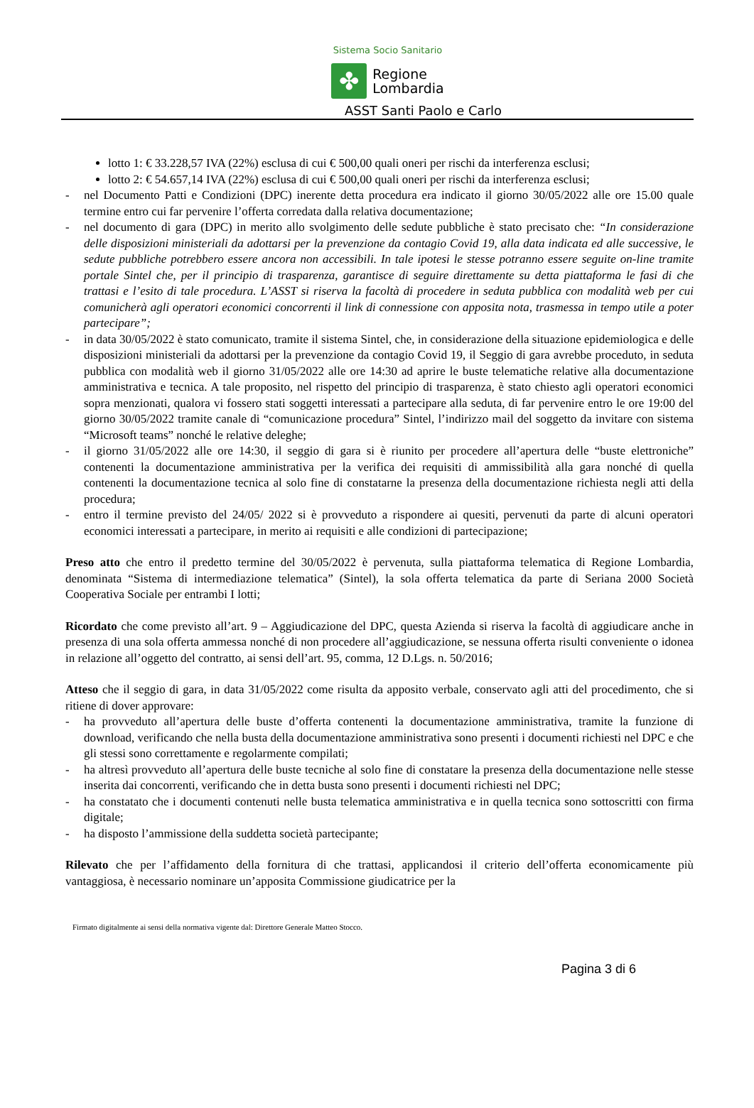Sistema Socio Sanitario
✤
Regione
Lombardia
ASST Santi Paolo e Carlo
lotto 1: € 33.228,57 IVA (22%) esclusa di cui € 500,00 quali oneri per rischi da interferenza esclusi;
lotto 2: € 54.657,14 IVA (22%) esclusa di cui € 500,00 quali oneri per rischi da interferenza esclusi;
- nel Documento Patti e Condizioni (DPC) inerente detta procedura era indicato il giorno 30/05/2022 alle ore 15.00 quale termine entro cui far pervenire l’offerta corredata dalla relativa documentazione;
- nel documento di gara (DPC) in merito allo svolgimento delle sedute pubbliche è stato precisato che: “In considerazione delle disposizioni ministeriali da adottarsi per la prevenzione da contagio Covid 19, alla data indicata ed alle successive, le sedute pubbliche potrebbero essere ancora non accessibili. In tale ipotesi le stesse potranno essere seguite on-line tramite portale Sintel che, per il principio di trasparenza, garantisce di seguire direttamente su detta piattaforma le fasi di che trattasi e l’esito di tale procedura. L’ASST si riserva la facoltà di procedere in seduta pubblica con modalità web per cui comunicherà agli operatori economici concorrenti il link di connessione con apposita nota, trasmessa in tempo utile a poter partecipare”;
- in data 30/05/2022 è stato comunicato, tramite il sistema Sintel, che, in considerazione della situazione epidemiologica e delle disposizioni ministeriali da adottarsi per la prevenzione da contagio Covid 19, il Seggio di gara avrebbe proceduto, in seduta pubblica con modalità web il giorno 31/05/2022 alle ore 14:30 ad aprire le buste telematiche relative alla documentazione amministrativa e tecnica. A tale proposito, nel rispetto del principio di trasparenza, è stato chiesto agli operatori economici sopra menzionati, qualora vi fossero stati soggetti interessati a partecipare alla seduta, di far pervenire entro le ore 19:00 del giorno 30/05/2022 tramite canale di “comunicazione procedura” Sintel, l’indirizzo mail del soggetto da invitare con sistema “Microsoft teams” nonché le relative deleghe;
- il giorno 31/05/2022 alle ore 14:30, il seggio di gara si è riunito per procedere all’apertura delle “buste elettroniche” contenenti la documentazione amministrativa per la verifica dei requisiti di ammissibilità alla gara nonché di quella contenenti la documentazione tecnica al solo fine di constatarne la presenza della documentazione richiesta negli atti della procedura;
- entro il termine previsto del 24/05/ 2022 si è provveduto a rispondere ai quesiti, pervenuti da parte di alcuni operatori economici interessati a partecipare, in merito ai requisiti e alle condizioni di partecipazione;
Preso atto che entro il predetto termine del 30/05/2022 è pervenuta, sulla piattaforma telematica di Regione Lombardia, denominata “Sistema di intermediazione telematica” (Sintel), la sola offerta telematica da parte di Seriana 2000 Società Cooperativa Sociale per entrambi I lotti;
Ricordato che come previsto all’art. 9 – Aggiudicazione del DPC, questa Azienda si riserva la facoltà di aggiudicare anche in presenza di una sola offerta ammessa nonché di non procedere all’aggiudicazione, se nessuna offerta risulti conveniente o idonea in relazione all’oggetto del contratto, ai sensi dell’art. 95, comma, 12 D.Lgs. n. 50/2016;
Atteso che il seggio di gara, in data 31/05/2022 come risulta da apposito verbale, conservato agli atti del procedimento, che si ritiene di dover approvare:
- ha provveduto all’apertura delle buste d’offerta contenenti la documentazione amministrativa, tramite la funzione di download, verificando che nella busta della documentazione amministrativa sono presenti i documenti richiesti nel DPC e che gli stessi sono correttamente e regolarmente compilati;
- ha altresì provveduto all’apertura delle buste tecniche al solo fine di constatare la presenza della documentazione nelle stesse inserita dai concorrenti, verificando che in detta busta sono presenti i documenti richiesti nel DPC;
- ha constatato che i documenti contenuti nelle busta telematica amministrativa e in quella tecnica sono sottoscritti con firma digitale;
- ha disposto l’ammissione della suddetta società partecipante;
Rilevato che per l’affidamento della fornitura di che trattasi, applicandosi il criterio dell’offerta economicamente più vantaggiosa, è necessario nominare un’apposita Commissione giudicatrice per la
Firmato digitalmente ai sensi della normativa vigente dal: Direttore Generale Matteo Stocco.
Pagina 3 di 6